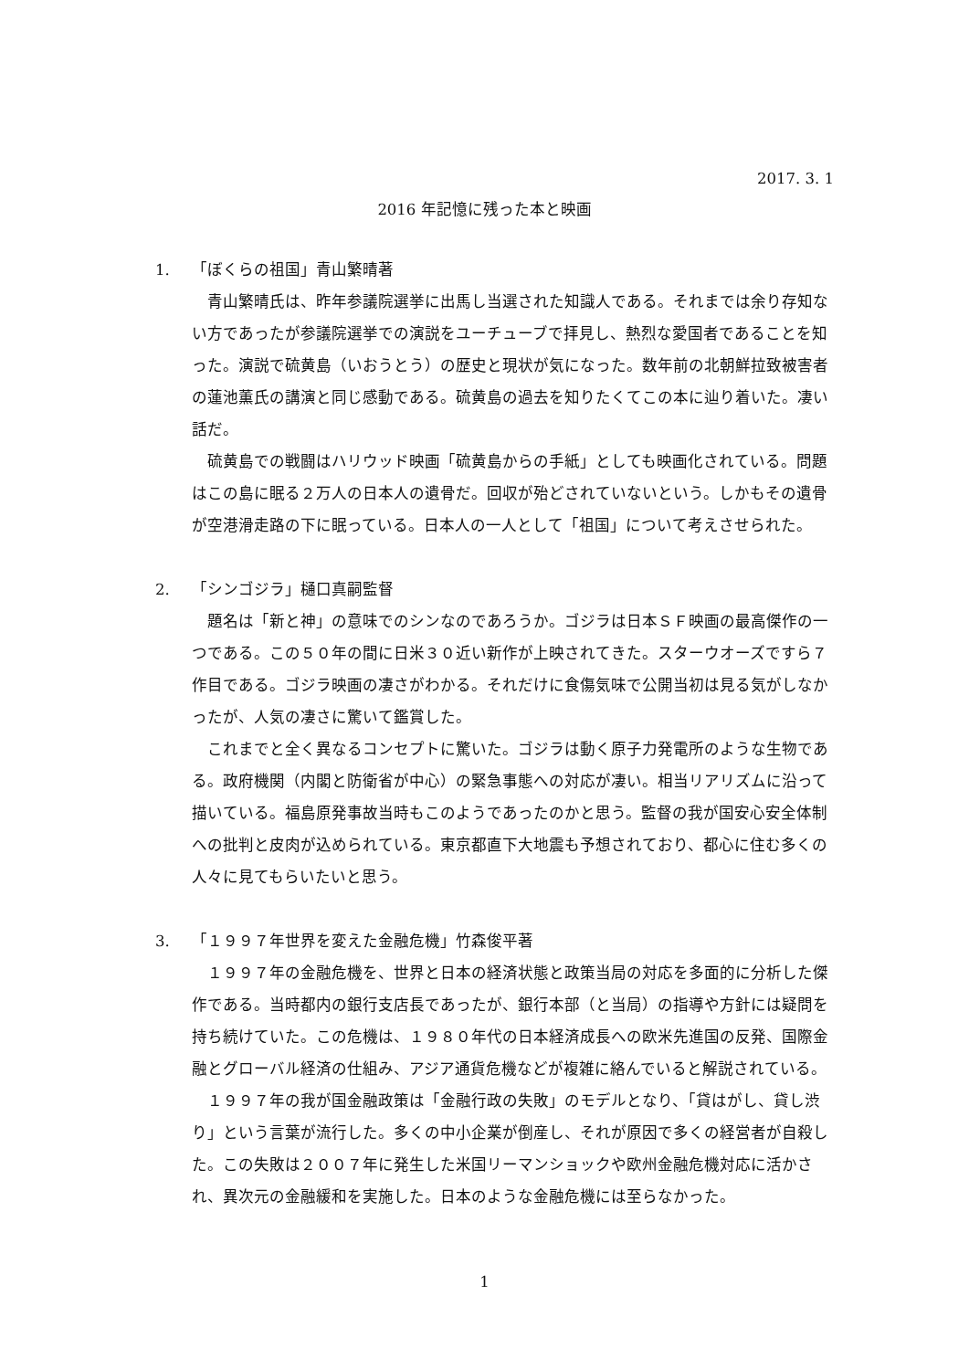2017. 3. 1
2016 年記憶に残った本と映画
1. 「ぼくらの祖国」青山繁晴著
青山繁晴氏は、昨年参議院選挙に出馬し当選された知識人である。それまでは余り存知ない方であったが参議院選挙での演説をユーチューブで拝見し、熱烈な愛国者であることを知った。演説で硫黄島（いおうとう）の歴史と現状が気になった。数年前の北朝鮮拉致被害者の蓮池薫氏の講演と同じ感動である。硫黄島の過去を知りたくてこの本に辿り着いた。凄い話だ。
硫黄島での戦闘はハリウッド映画「硫黄島からの手紙」としても映画化されている。問題はこの島に眠る２万人の日本人の遺骨だ。回収が殆どされていないという。しかもその遺骨が空港滑走路の下に眠っている。日本人の一人として「祖国」について考えさせられた。
2. 「シンゴジラ」樋口真嗣監督
題名は「新と神」の意味でのシンなのであろうか。ゴジラは日本ＳＦ映画の最高傑作の一つである。この５０年の間に日米３０近い新作が上映されてきた。スターウオーズですら７作目である。ゴジラ映画の凄さがわかる。それだけに食傷気味で公開当初は見る気がしなかったが、人気の凄さに驚いて鑑賞した。
これまでと全く異なるコンセプトに驚いた。ゴジラは動く原子力発電所のような生物である。政府機関（内閣と防衛省が中心）の緊急事態への対応が凄い。相当リアリズムに沿って描いている。福島原発事故当時もこのようであったのかと思う。監督の我が国安心安全体制への批判と皮肉が込められている。東京都直下大地震も予想されており、都心に住む多くの人々に見てもらいたいと思う。
3. 「１９９７年世界を変えた金融危機」竹森俊平著
１９９７年の金融危機を、世界と日本の経済状態と政策当局の対応を多面的に分析した傑作である。当時都内の銀行支店長であったが、銀行本部（と当局）の指導や方針には疑問を持ち続けていた。この危機は、１９８０年代の日本経済成長への欧米先進国の反発、国際金融とグローバル経済の仕組み、アジア通貨危機などが複雑に絡んでいると解説されている。
１９９７年の我が国金融政策は「金融行政の失敗」のモデルとなり、「貸はがし、貸し渋り」という言葉が流行した。多くの中小企業が倒産し、それが原因で多くの経営者が自殺した。この失敗は２００７年に発生した米国リーマンショックや欧州金融危機対応に活かされ、異次元の金融緩和を実施した。日本のような金融危機には至らなかった。
1